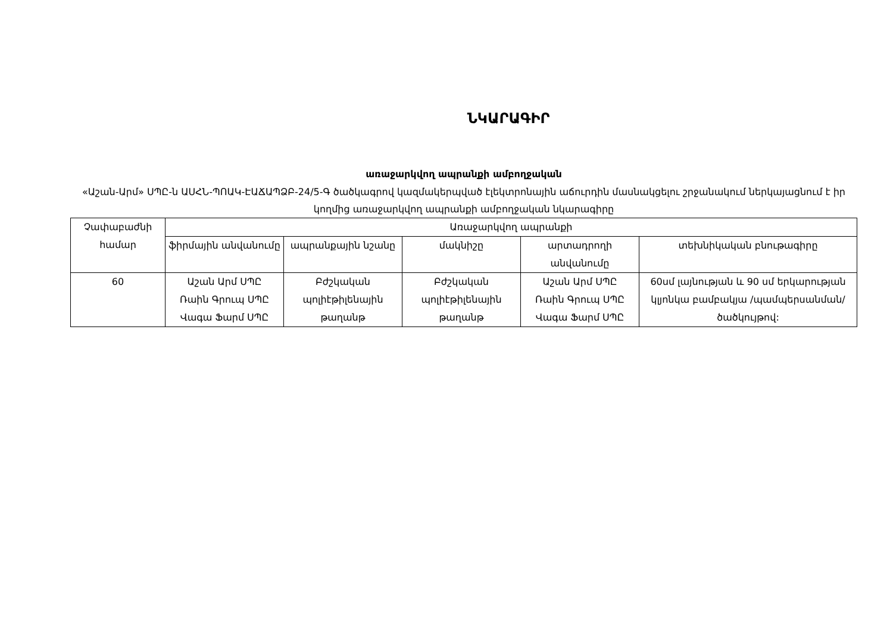ՆԿԱՐԱԳԻՐ
առաջարկվող ապրանքի ամբողջական
«Աշան-Արմ» ՍՊԸ-ն ԱՍՀՆ-ՊՈԱԿ-ԷԱՃԱՊՁԲ-24/5-Գ ծածկագրով կազմակերպված էլեկտրոնային աճուրդին մասնակցելու շրջանակում ներկայացնում է իր կողմից առաջարկվող ապրանքի ամբողջական նկարագիրը
| Չափաբաժնի համար | Առաջարկվող ապրանքի | | | | |
| --- | --- | --- | --- | --- | --- |
| | ֆիրմային անվանումը | ապրանքային նշանը | մակնիշը | արտադրողի անվանումը | տեխնիկական բնութագիրը |
| 60 | Աշան Արմ ՍՊԸ Ռաին Գրուպ ՍՊԸ Վագա Ֆարմ ՍՊԸ | Բժշկական պոլիէթիլենային թաղանթ | Բժշկական պոլիէթիլենային թաղանթ | Աշան Արմ ՍՊԸ Ռաին Գրուպ ՍՊԸ Վագա Ֆարմ ՍՊԸ | 60սմ լայնության և 90 սմ երկարության կլյոնկա բամբակյա /պամպերսանման/ ծածկույթով: |